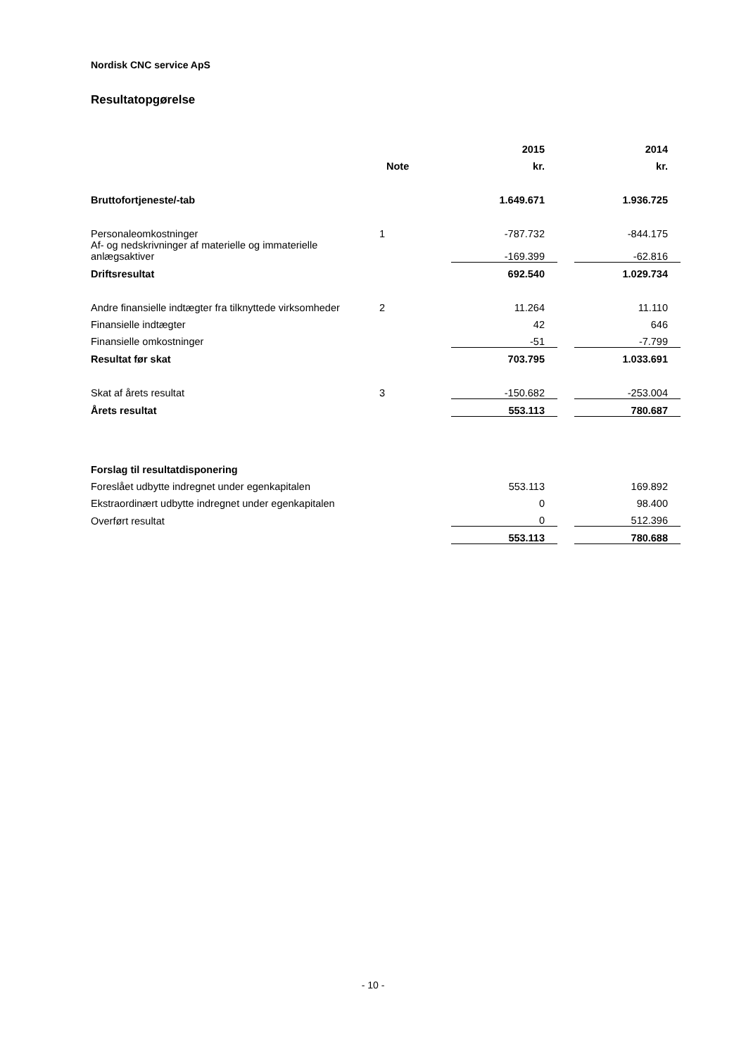Nordisk CNC service ApS
Resultatopgørelse
| | | 2015 | | 2014 |
| --- | --- | --- | --- | --- |
| | Note | kr. | | kr. |
| Bruttofortjeneste/-tab | | 1.649.671 | | 1.936.725 |
| Personaleomkostninger | 1 | -787.732 | | -844.175 |
| Af- og nedskrivninger af materielle og immaterielle anlægsaktiver | | -169.399 | | -62.816 |
| Driftsresultat | | 692.540 | | 1.029.734 |
| Andre finansielle indtægter fra tilknyttede virksomheder | 2 | 11.264 | | 11.110 |
| Finansielle indtægter | | 42 | | 646 |
| Finansielle omkostninger | | -51 | | -7.799 |
| Resultat før skat | | 703.795 | | 1.033.691 |
| Skat af årets resultat | 3 | -150.682 | | -253.004 |
| Årets resultat | | 553.113 | | 780.687 |
| Forslag til resultatdisponering | | | | |
| Foreslået udbytte indregnet under egenkapitalen | | 553.113 | | 169.892 |
| Ekstraordinært udbytte indregnet under egenkapitalen | | 0 | | 98.400 |
| Overført resultat | | 0 | | 512.396 |
| | | 553.113 | | 780.688 |
- 10 -